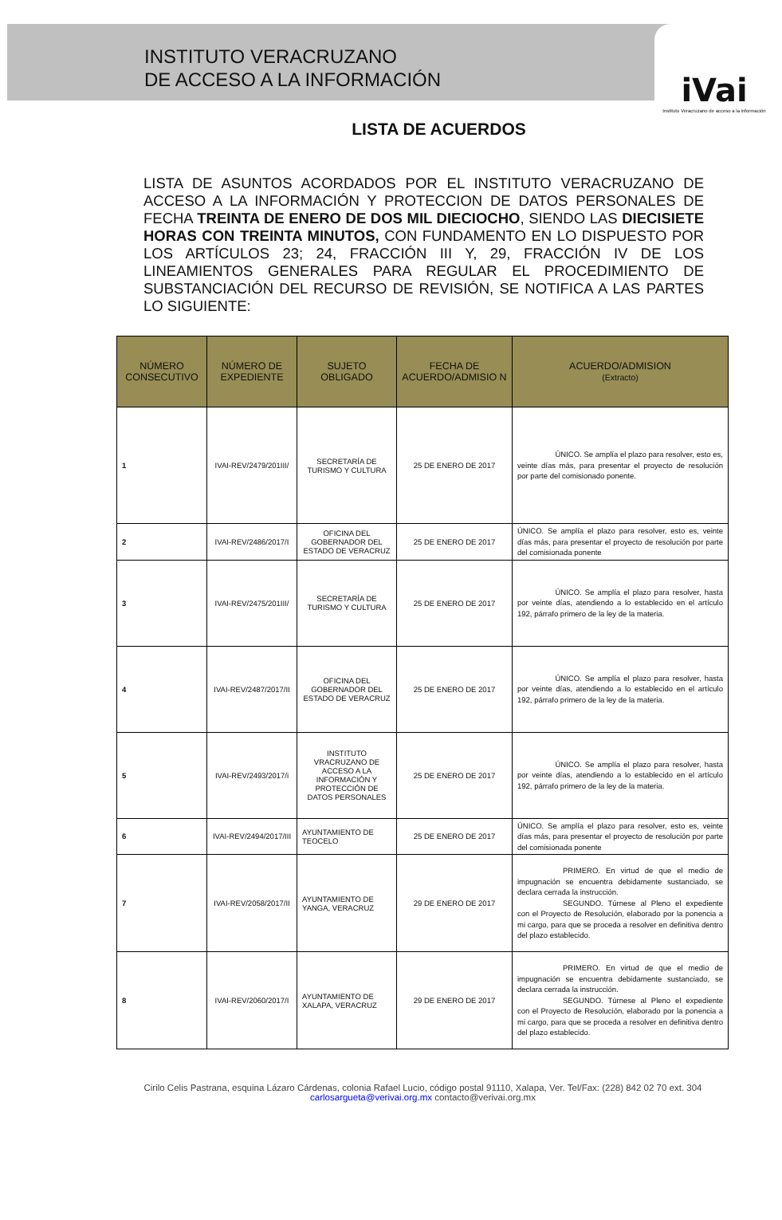INSTITUTO VERACRUZANO
DE ACCESO A LA INFORMACIÓN
iVai
Instituto Veracruzano de acceso a la información
LISTA DE ACUERDOS
LISTA DE ASUNTOS ACORDADOS POR EL INSTITUTO VERACRUZANO DE ACCESO A LA INFORMACIÓN Y PROTECCION DE DATOS PERSONALES DE FECHA TREINTA DE ENERO DE DOS MIL DIECIOCHO, SIENDO LAS DIECISIETE HORAS CON TREINTA MINUTOS, CON FUNDAMENTO EN LO DISPUESTO POR LOS ARTÍCULOS 23; 24, FRACCIÓN III Y, 29, FRACCIÓN IV DE LOS LINEAMIENTOS GENERALES PARA REGULAR EL PROCEDIMIENTO DE SUBSTANCIACIÓN DEL RECURSO DE REVISIÓN, SE NOTIFICA A LAS PARTES LO SIGUIENTE:
| NÚMERO CONSECUTIVO | NÚMERO DE EXPEDIENTE | SUJETO OBLIGADO | FECHA DE ACUERDO/ADMISIO N | ACUERDO/ADMISION (Extracto) |
| --- | --- | --- | --- | --- |
| 1 | IVAI-REV/2479/201III/ | SECRETARÍA DE TURISMO Y CULTURA | 25 DE ENERO DE 2017 | ÚNICO. Se amplía el plazo para resolver, esto es, veinte días más, para presentar el proyecto de resolución por parte del comisionado ponente. |
| 2 | IVAI-REV/2486/2017/I | OFICINA DEL GOBERNADOR DEL ESTADO DE VERACRUZ | 25 DE ENERO DE 2017 | ÚNICO. Se amplía el plazo para resolver, esto es, veinte días más, para presentar el proyecto de resolución por parte del comisionada ponente |
| 3 | IVAI-REV/2475/201III/ | SECRETARÍA DE TURISMO Y CULTURA | 25 DE ENERO DE 2017 | ÚNICO. Se amplía el plazo para resolver, hasta por veinte días, atendiendo a lo establecido en el artículo 192, párrafo primero de la ley de la materia. |
| 4 | IVAI-REV/2487/2017/II | OFICINA DEL GOBERNADOR DEL ESTADO DE VERACRUZ | 25 DE ENERO DE 2017 | ÚNICO. Se amplía el plazo para resolver, hasta por veinte días, atendiendo a lo establecido en el artículo 192, párrafo primero de la ley de la materia. |
| 5 | IVAI-REV/2493/2017/i | INSTITUTO VRACRUZANO DE ACCESO A LA INFORMACIÓN Y PROTECCIÓN DE DATOS PERSONALES | 25 DE ENERO DE 2017 | ÚNICO. Se amplía el plazo para resolver, hasta por veinte días, atendiendo a lo establecido en el artículo 192, párrafo primero de la ley de la materia. |
| 6 | IVAI-REV/2494/2017/III | AYUNTAMIENTO DE TEOCELO | 25 DE ENERO DE 2017 | ÚNICO. Se amplía el plazo para resolver, esto es, veinte días más, para presentar el proyecto de resolución por parte del comisionada ponente |
| 7 | IVAI-REV/2058/2017/II | AYUNTAMIENTO DE YANGA, VERACRUZ | 29 DE ENERO DE 2017 | PRIMERO. En virtud de que el medio de impugnación se encuentra debidamente sustanciado, se declara cerrada la instrucción. SEGUNDO. Túrnese al Pleno el expediente con el Proyecto de Resolución, elaborado por la ponencia a mi cargo, para que se proceda a resolver en definitiva dentro del plazo establecido. |
| 8 | IVAI-REV/2060/2017/I | AYUNTAMIENTO DE XALAPA, VERACRUZ | 29 DE ENERO DE 2017 | PRIMERO. En virtud de que el medio de impugnación se encuentra debidamente sustanciado, se declara cerrada la instrucción. SEGUNDO. Túrnese al Pleno el expediente con el Proyecto de Resolución, elaborado por la ponencia a mi cargo, para que se proceda a resolver en definitiva dentro del plazo establecido. |
Cirilo Celis Pastrana, esquina Lázaro Cárdenas, colonia Rafael Lucio, código postal 91110, Xalapa, Ver. Tel/Fax: (228) 842 02 70 ext. 304 carlosargueta@verivai.org.mx contacto@verivai.org.mx